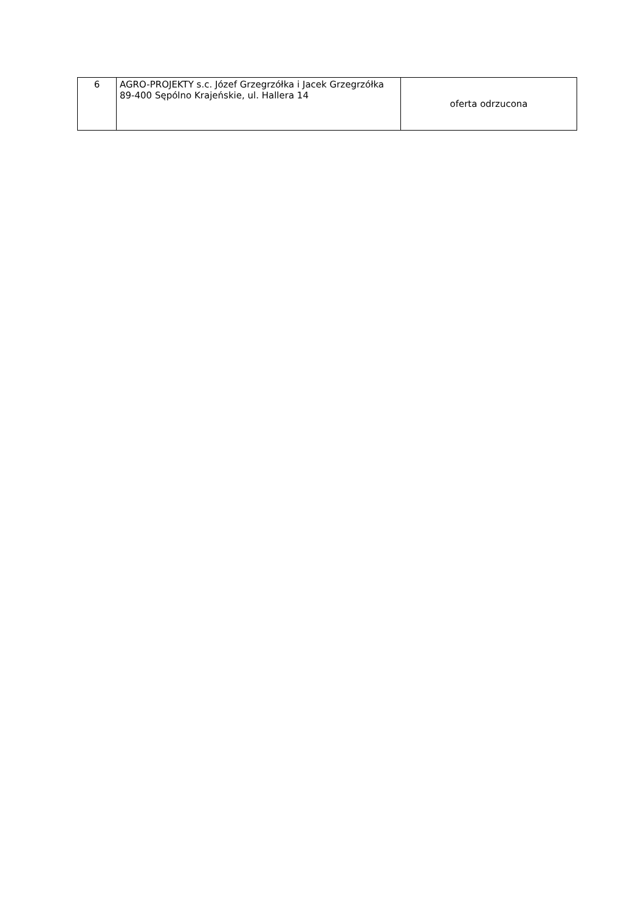| 6 | AGRO-PROJEKTY s.c. Józef Grzegrzółka i Jacek Grzegrzółka 89-400 Sępólno Krajeńskie, ul. Hallera 14 | oferta odrzucona |